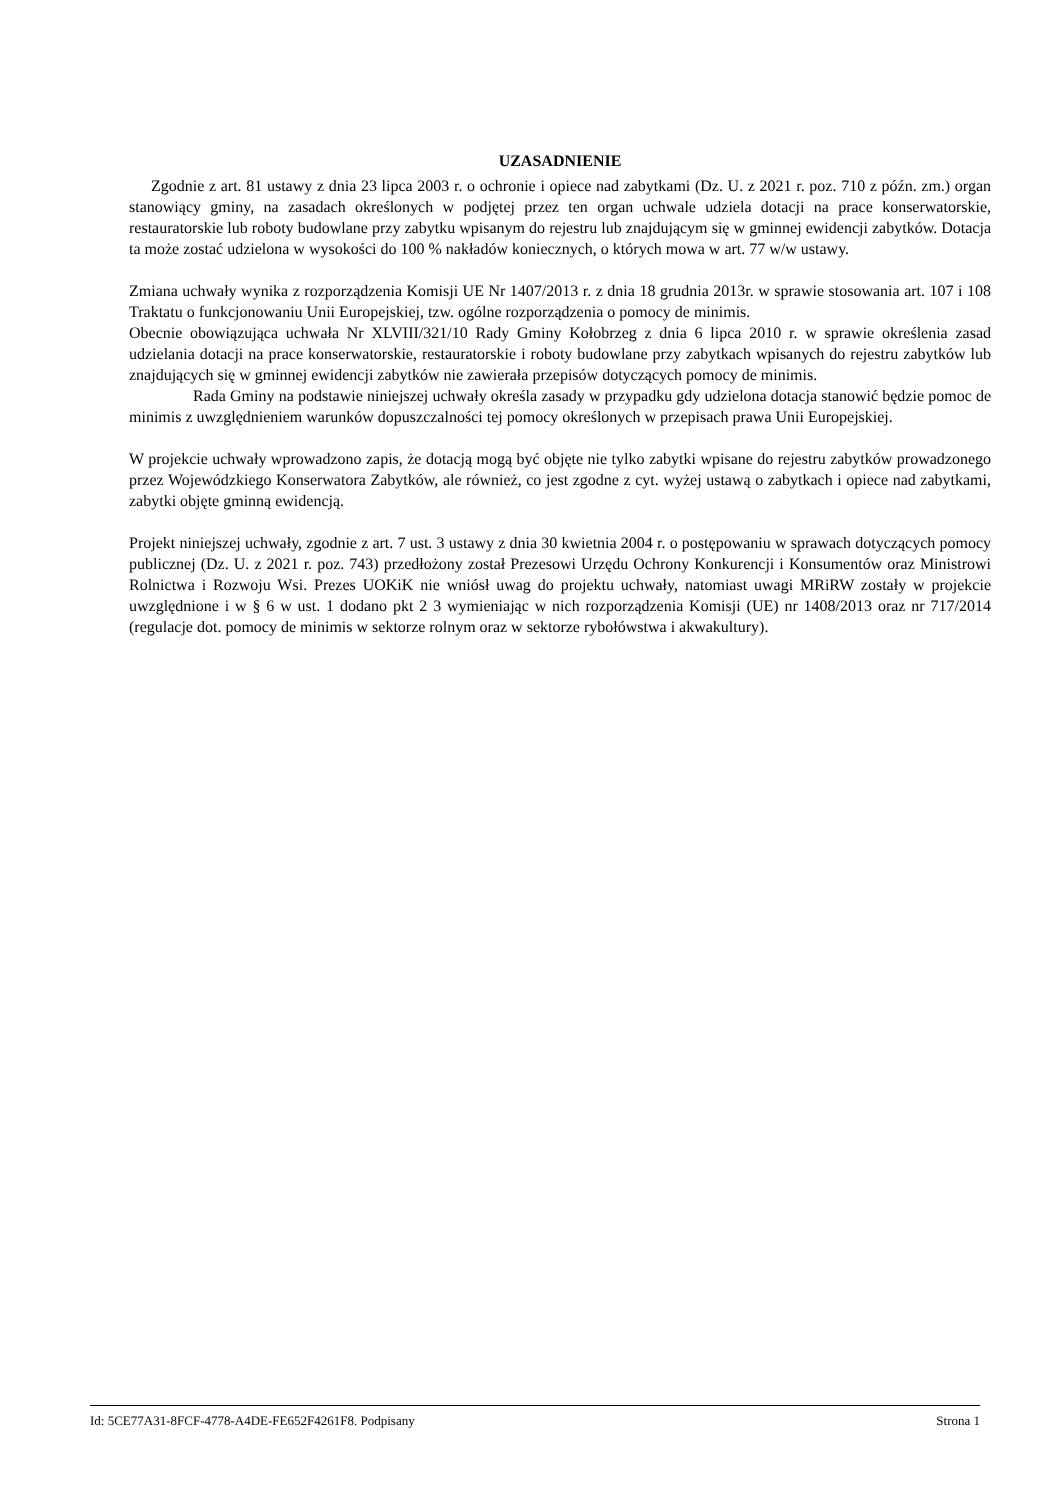UZASADNIENIE
Zgodnie z art. 81 ustawy z dnia 23 lipca 2003 r. o ochronie i opiece nad zabytkami (Dz. U. z 2021 r. poz. 710 z późn. zm.) organ stanowiący gminy, na zasadach określonych w podjętej przez ten organ uchwale udziela dotacji na prace konserwatorskie, restauratorskie lub roboty budowlane przy zabytku wpisanym do rejestru lub znajdującym się w gminnej ewidencji zabytków. Dotacja ta może zostać udzielona w wysokości do 100 % nakładów koniecznych, o których mowa w art. 77 w/w ustawy.
Zmiana uchwały wynika z rozporządzenia Komisji UE Nr 1407/2013 r. z dnia 18 grudnia 2013r. w sprawie stosowania art. 107 i 108 Traktatu o funkcjonowaniu Unii Europejskiej, tzw. ogólne rozporządzenia o pomocy de minimis.
Obecnie obowiązująca uchwała Nr XLVIII/321/10 Rady Gminy Kołobrzeg z dnia 6 lipca 2010 r. w sprawie określenia zasad udzielania dotacji na prace konserwatorskie, restauratorskie i roboty budowlane przy zabytkach wpisanych do rejestru zabytków lub znajdujących się w gminnej ewidencji zabytków nie zawierała przepisów dotyczących pomocy de minimis.
Rada Gminy na podstawie niniejszej uchwały określa zasady w przypadku gdy udzielona dotacja stanowić będzie pomoc de minimis z uwzględnieniem warunków dopuszczalności tej pomocy określonych w przepisach prawa Unii Europejskiej.
W projekcie uchwały wprowadzono zapis, że dotacją mogą być objęte nie tylko zabytki wpisane do rejestru zabytków prowadzonego przez Wojewódzkiego Konserwatora Zabytków, ale również, co jest zgodne z cyt. wyżej ustawą o zabytkach i opiece nad zabytkami, zabytki objęte gminną ewidencją.
Projekt niniejszej uchwały, zgodnie z art. 7 ust. 3 ustawy z dnia 30 kwietnia 2004 r. o postępowaniu w sprawach dotyczących pomocy publicznej (Dz. U. z 2021 r. poz. 743) przedłożony został Prezesowi Urzędu Ochrony Konkurencji i Konsumentów oraz Ministrowi Rolnictwa i Rozwoju Wsi. Prezes UOKiK nie wniósł uwag do projektu uchwały, natomiast uwagi MRiRW zostały w projekcie uwzględnione i w § 6 w ust. 1 dodano pkt 2 3 wymieniając w nich rozporządzenia Komisji (UE) nr 1408/2013 oraz nr 717/2014 (regulacje dot. pomocy de minimis w sektorze rolnym oraz w sektorze rybołówstwa i akwakultury).
Id: 5CE77A31-8FCF-4778-A4DE-FE652F4261F8. Podpisany Strona 1